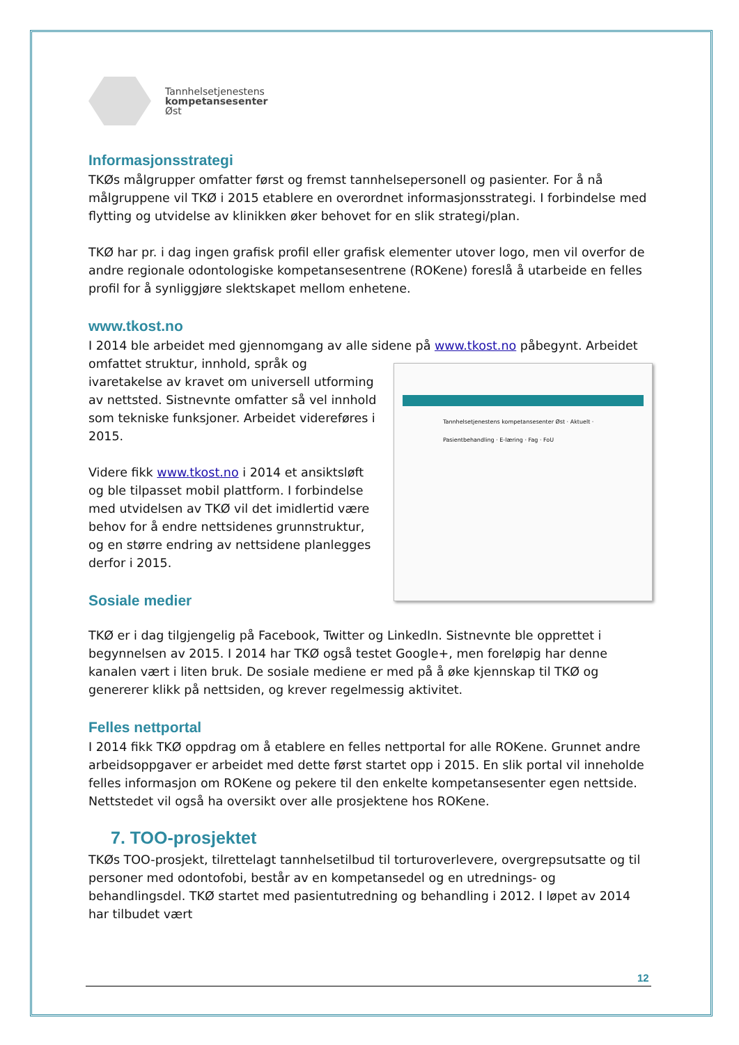Tannhelsetjenestens
kompetansesenter
Øst
Informasjonsstrategi
TKØs målgrupper omfatter først og fremst tannhelsepersonell og pasienter. For å nå målgruppene vil TKØ i 2015 etablere en overordnet informasjonsstrategi. I forbindelse med flytting og utvidelse av klinikken øker behovet for en slik strategi/plan.
TKØ har pr. i dag ingen grafisk profil eller grafisk elementer utover logo, men vil overfor de andre regionale odontologiske kompetansesentrene (ROKene) foreslå å utarbeide en felles profil for å synliggjøre slektskapet mellom enhetene.
www.tkost.no
I 2014 ble arbeidet med gjennomgang av alle sidene på www.tkost.no påbegynt. Arbeidet
Tannhelsetjenestens kompetansesenter Øst · Aktuelt · Pasientbehandling · E-læring · Fag · FoU
omfattet struktur, innhold, språk og ivaretakelse av kravet om universell utforming av nettsted. Sistnevnte omfatter så vel innhold som tekniske funksjoner. Arbeidet videreføres i 2015.
Videre fikk www.tkost.no i 2014 et ansiktsløft og ble tilpasset mobil plattform. I forbindelse med utvidelsen av TKØ vil det imidlertid være behov for å endre nettsidenes grunnstruktur, og en større endring av nettsidene planlegges derfor i 2015.
Sosiale medier
TKØ er i dag tilgjengelig på Facebook, Twitter og LinkedIn. Sistnevnte ble opprettet i begynnelsen av 2015. I 2014 har TKØ også testet Google+, men foreløpig har denne kanalen vært i liten bruk. De sosiale mediene er med på å øke kjennskap til TKØ og genererer klikk på nettsiden, og krever regelmessig aktivitet.
Felles nettportal
I 2014 fikk TKØ oppdrag om å etablere en felles nettportal for alle ROKene. Grunnet andre arbeidsoppgaver er arbeidet med dette først startet opp i 2015. En slik portal vil inneholde felles informasjon om ROKene og pekere til den enkelte kompetansesenter egen nettside. Nettstedet vil også ha oversikt over alle prosjektene hos ROKene.
7. TOO-prosjektet
TKØs TOO-prosjekt, tilrettelagt tannhelsetilbud til torturoverlevere, overgrepsutsatte og til personer med odontofobi, består av en kompetansedel og en utrednings- og behandlingsdel. TKØ startet med pasientutredning og behandling i 2012. I løpet av 2014 har tilbudet vært
12